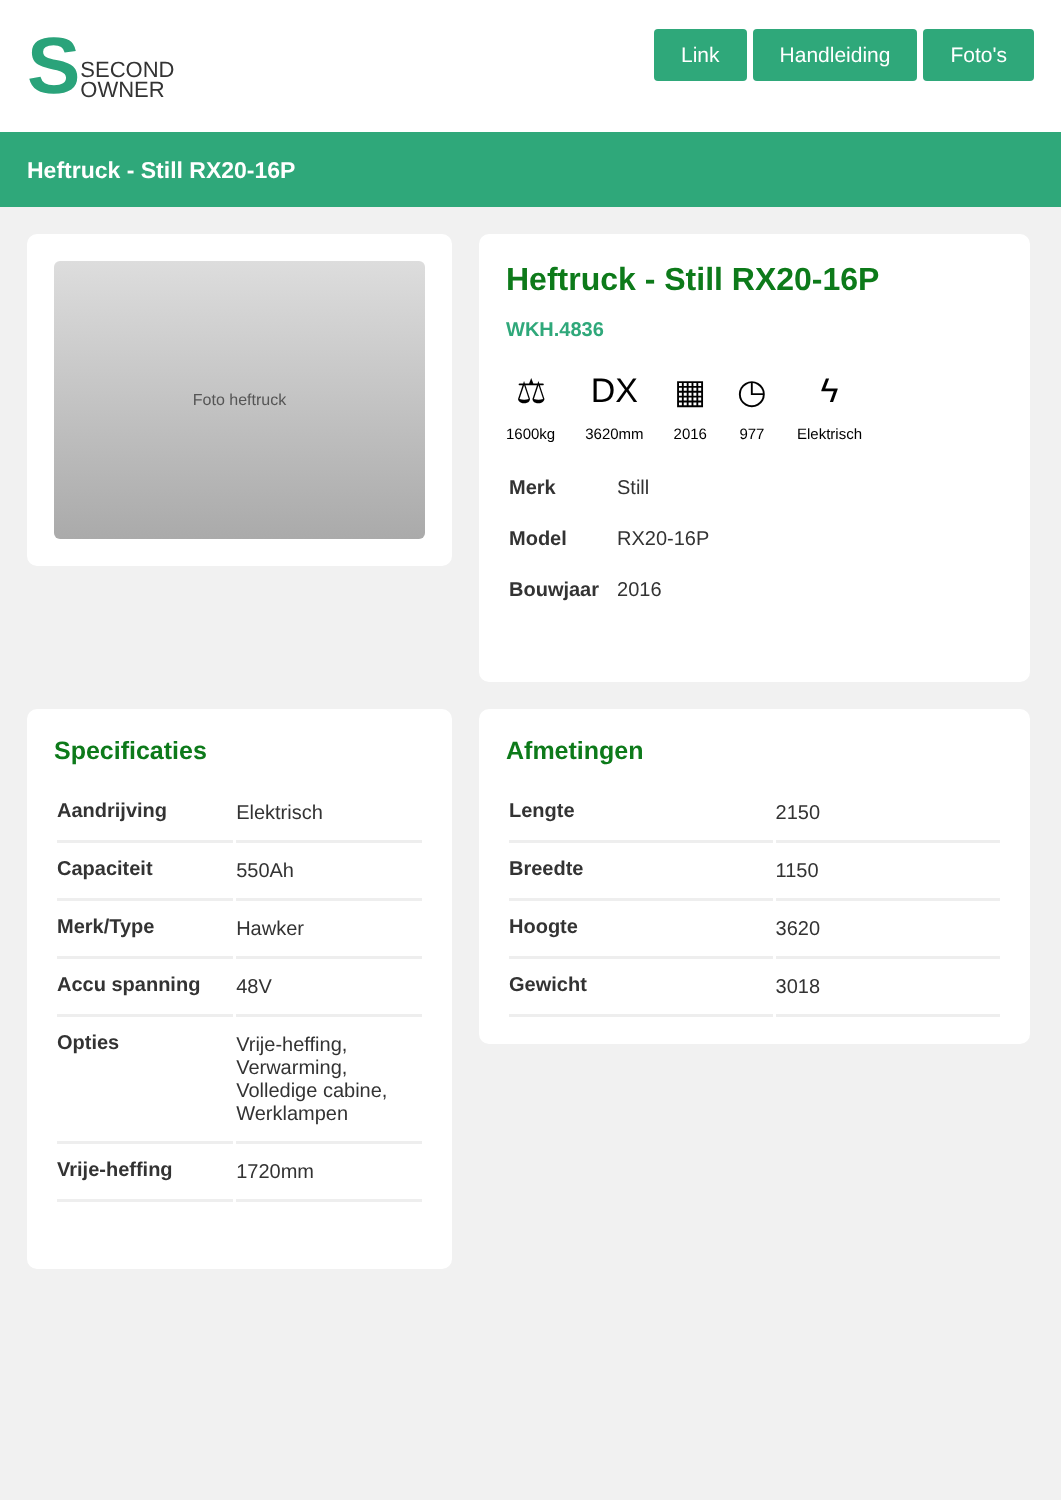S SECOND
OWNER
Link Handleiding Foto's
Heftruck - Still RX20-16P
Foto heftruck
Heftruck - Still RX20-16P
WKH.4836
⚖
1600kg
DX
3620mm
▦
2016
◷
977
ϟ
Elektrisch
| Merk | Still |
| Model | RX20-16P |
| Bouwjaar | 2016 |
Specificaties
| Aandrijving | Elektrisch |
| Capaciteit | 550Ah |
| Merk/Type | Hawker |
| Accu spanning | 48V |
| Opties | Vrije-heffing, Verwarming, Volledige cabine, Werklampen |
| Vrije-heffing | 1720mm |
Afmetingen
| Lengte | 2150 |
| Breedte | 1150 |
| Hoogte | 3620 |
| Gewicht | 3018 |